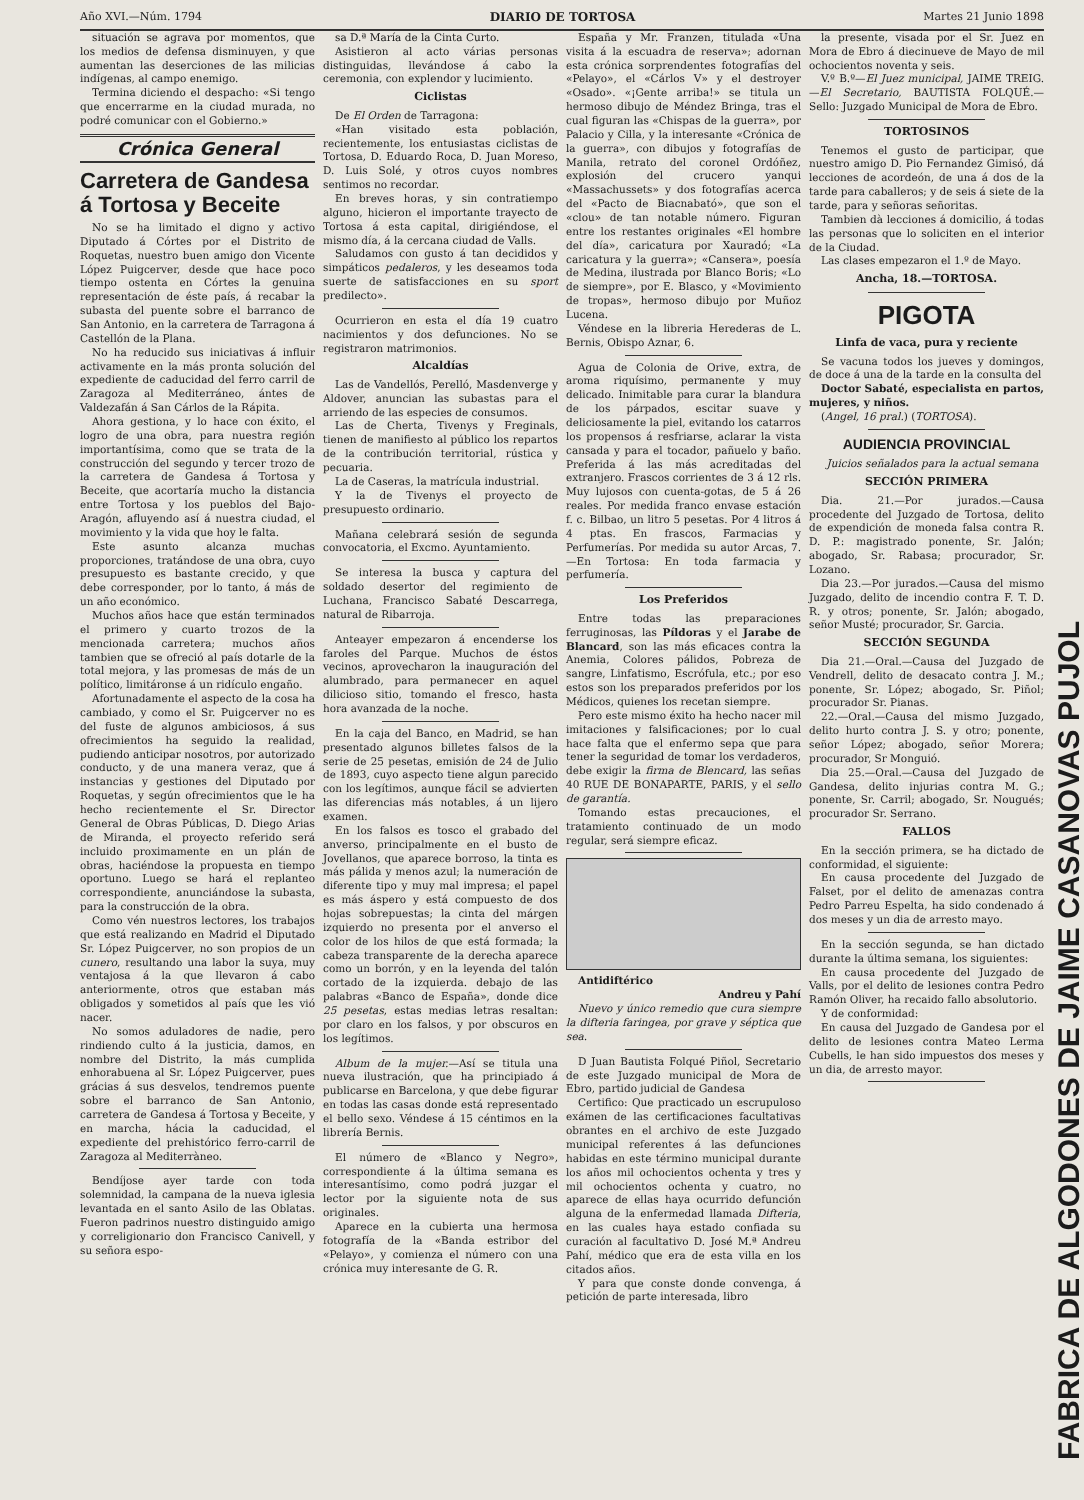Año XVI.—Núm. 1794 DIARIO DE TORTOSA Martes 21 Junio 1898
situación se agrava por momentos, que los medios de defensa disminuyen, y que aumentan las deserciones de las milicias indígenas, al campo enemigo.
Termina diciendo el despacho: «Si tengo que encerrarme en la ciudad murada, no podré comunicar con el Gobierno.»
Crónica General
Carretera de Gandesa
á Tortosa y Beceite
No se ha limitado el digno y activo Diputado á Córtes por el Distrito de Roquetas, nuestro buen amigo don Vicente López Puigcerver, desde que hace poco tiempo ostenta en Córtes la genuina representación de éste país, á recabar la subasta del puente sobre el barranco de San Antonio, en la carretera de Tarragona á Castellón de la Plana.
No ha reducido sus iniciativas á influir activamente en la más pronta solución del expediente de caducidad del ferro carril de Zaragoza al Mediterráneo, ántes de Valdezafán á San Cárlos de la Rápita.
Ahora gestiona, y lo hace con éxito, el logro de una obra, para nuestra región importantísima, como que se trata de la construcción del segundo y tercer trozo de la carretera de Gandesa á Tortosa y Beceite, que acortaría mucho la distancia entre Tortosa y los pueblos del Bajo-Aragón, afluyendo así á nuestra ciudad, el movimiento y la vida que hoy le falta.
Este asunto alcanza muchas proporciones, tratándose de una obra, cuyo presupuesto es bastante crecido, y que debe corresponder, por lo tanto, á más de un año económico.
Muchos años hace que están terminados el primero y cuarto trozos de la mencionada carretera; muchos años tambien que se ofreció al país dotarle de la total mejora, y las promesas de más de un político, limitáronse á un ridículo engaño.
Afortunadamente el aspecto de la cosa ha cambiado, y como el Sr. Puigcerver no es del fuste de algunos ambiciosos, á sus ofrecimientos ha seguido la realidad, pudiendo anticipar nosotros, por autorizado conducto, y de una manera veraz, que á instancias y gestiones del Diputado por Roquetas, y según ofrecimientos que le ha hecho recientemente el Sr. Director General de Obras Públicas, D. Diego Arias de Miranda, el proyecto referido será incluido proximamente en un plán de obras, haciéndose la propuesta en tiempo oportuno. Luego se hará el replanteo correspondiente, anunciándose la subasta, para la construcción de la obra.
Como vén nuestros lectores, los trabajos que está realizando en Madrid el Diputado Sr. López Puigcerver, no son propios de un cunero, resultando una labor la suya, muy ventajosa á la que llevaron á cabo anteriormente, otros que estaban más obligados y sometidos al país que les vió nacer.
No somos aduladores de nadie, pero rindiendo culto á la justicia, damos, en nombre del Distrito, la más cumplida enhorabuena al Sr. López Puigcerver, pues grácias á sus desvelos, tendremos puente sobre el barranco de San Antonio, carretera de Gandesa á Tortosa y Beceite, y en marcha, hácia la caducidad, el expediente del prehistórico ferro-carril de Zaragoza al Mediterràneo.
Bendíjose ayer tarde con toda solemnidad, la campana de la nueva iglesia levantada en el santo Asilo de las Oblatas. Fueron padrinos nuestro distinguido amigo y correligionario don Francisco Canivell, y su señora espo-
sa D.ª María de la Cinta Curto.
Asistieron al acto várias personas distinguidas, llevándose á cabo la ceremonia, con explendor y lucimiento.
Ciclistas
De El Orden de Tarragona:
«Han visitado esta población, recientemente, los entusiastas ciclistas de Tortosa, D. Eduardo Roca, D. Juan Moreso, D. Luis Solé, y otros cuyos nombres sentimos no recordar.
En breves horas, y sin contratiempo alguno, hicieron el importante trayecto de Tortosa á esta capital, dirigiéndose, el mismo día, á la cercana ciudad de Valls.
Saludamos con gusto á tan decididos y simpáticos pedaleros, y les deseamos toda suerte de satisfacciones en su sport predilecto».
Ocurrieron en esta el día 19 cuatro nacimientos y dos defunciones. No se registraron matrimonios.
Alcaldías
Las de Vandellós, Perelló, Masdenverge y Aldover, anuncian las subastas para el arriendo de las especies de consumos.
Las de Cherta, Tivenys y Freginals, tienen de manifiesto al público los repartos de la contribución territorial, rústica y pecuaria.
La de Caseras, la matrícula industrial.
Y la de Tivenys el proyecto de presupuesto ordinario.
Mañana celebrará sesión de segunda convocatoria, el Excmo. Ayuntamiento.
Se interesa la busca y captura del soldado desertor del regimiento de Luchana, Francisco Sabaté Descarrega, natural de Ribarroja.
Anteayer empezaron á encenderse los faroles del Parque. Muchos de éstos vecinos, aprovecharon la inauguración del alumbrado, para permanecer en aquel dilicioso sitio, tomando el fresco, hasta hora avanzada de la noche.
En la caja del Banco, en Madrid, se han presentado algunos billetes falsos de la serie de 25 pesetas, emisión de 24 de Julio de 1893, cuyo aspecto tiene algun parecido con los legítimos, aunque fácil se advierten las diferencias más notables, á un lijero examen.
En los falsos es tosco el grabado del anverso, principalmente en el busto de Jovellanos, que aparece borroso, la tinta es más pálida y menos azul; la numeración de diferente tipo y muy mal impresa; el papel es más áspero y está compuesto de dos hojas sobrepuestas; la cinta del márgen izquierdo no presenta por el anverso el color de los hilos de que está formada; la cabeza transparente de la derecha aparece como un borrón, y en la leyenda del talón cortado de la izquierda. debajo de las palabras «Banco de España», donde dice 25 pesetas, estas medias letras resaltan: por claro en los falsos, y por obscuros en los legítimos.
Album de la mujer.—Así se titula una nueva ilustración, que ha principiado á publicarse en Barcelona, y que debe figurar en todas las casas donde está representado el bello sexo. Véndese á 15 céntimos en la librería Bernis.
El número de «Blanco y Negro», correspondiente á la última semana es interesantísimo, como podrá juzgar el lector por la siguiente nota de sus originales.
Aparece en la cubierta una hermosa fotografía de la «Banda estribor del «Pelayo», y comienza el número con una crónica muy interesante de G. R.
España y Mr. Franzen, titulada «Una visita á la escuadra de reserva»; adornan esta crónica sorprendentes fotografías del «Pelayo», el «Cárlos V» y el destroyer «Osado». «¡Gente arriba!» se titula un hermoso dibujo de Méndez Bringa, tras el cual figuran las «Chispas de la guerra», por Palacio y Cilla, y la interesante «Crónica de la guerra», con dibujos y fotografías de Manila, retrato del coronel Ordóñez, explosión del crucero yanqui «Massachussets» y dos fotografías acerca del «Pacto de Biacnabató», que son el «clou» de tan notable número. Figuran entre los restantes originales «El hombre del día», caricatura por Xauradó; «La caricatura y la guerra»; «Cansera», poesía de Medina, ilustrada por Blanco Boris; «Lo de siempre», por E. Blasco, y «Movimiento de tropas», hermoso dibujo por Muñoz Lucena.
Véndese en la libreria Herederas de L. Bernis, Obispo Aznar, 6.
Agua de Colonia de Orive, extra, de aroma riquísimo, permanente y muy delicado. Inimitable para curar la blandura de los párpados, escitar suave y deliciosamente la piel, evitando los catarros los propensos á resfriarse, aclarar la vista cansada y para el tocador, pañuelo y baño. Preferida á las más acreditadas del extranjero. Frascos corrientes de 3 á 12 rls. Muy lujosos con cuenta-gotas, de 5 á 26 reales. Por medida franco envase estación f. c. Bilbao, un litro 5 pesetas. Por 4 litros á 4 ptas. En frascos, Farmacias y Perfumerías. Por medida su autor Arcas, 7.—En Tortosa: En toda farmacia y perfumería.
Los Preferidos
Entre todas las preparaciones ferruginosas, las Píldoras y el Jarabe de Blancard, son las más eficaces contra la Anemia, Colores pálidos, Pobreza de sangre, Linfatismo, Escrófula, etc.; por eso estos son los preparados preferidos por los Médicos, quienes los recetan siempre.
Pero este mismo éxito ha hecho nacer mil imitaciones y falsificaciones; por lo cual hace falta que el enfermo sepa que para tener la seguridad de tomar los verdaderos, debe exigir la firma de Blencard, las señas 40 RUE DE BONAPARTE, PARIS, y el sello de garantía.
Tomando estas precauciones, el tratamiento continuado de un modo regular, será siempre eficaz.
Antidiftérico
Andreu y Pahí
Nuevo y único remedio que cura siempre la difteria faringea, por grave y séptica que sea.
D Juan Bautista Folqué Piñol, Secretario de este Juzgado municipal de Mora de Ebro, partido judicial de Gandesa
Certifico: Que practicado un escrupuloso exámen de las certificaciones facultativas obrantes en el archivo de este Juzgado municipal referentes á las defunciones habidas en este término municipal durante los años mil ochocientos ochenta y tres y mil ochocientos ochenta y cuatro, no aparece de ellas haya ocurrido defunción alguna de la enfermedad llamada Difteria, en las cuales haya estado confiada su curación al facultativo D. José M.ª Andreu Pahí, médico que era de esta villa en los citados años.
Y para que conste donde convenga, á petición de parte interesada, libro
la presente, visada por el Sr. Juez en Mora de Ebro á diecinueve de Mayo de mil ochocientos noventa y seis.
V.º B.º—El Juez municipal, JAIME TREIG.—El Secretario, BAUTISTA FOLQUÉ.—Sello: Juzgado Municipal de Mora de Ebro.
TORTOSINOS
Tenemos el gusto de participar, que nuestro amigo D. Pio Fernandez Gimisó, dá lecciones de acordeón, de una á dos de la tarde para caballeros; y de seis á siete de la tarde, para y señoras señoritas.
Tambien dà lecciones á domicilio, á todas las personas que lo soliciten en el interior de la Ciudad.
Las clases empezaron el 1.º de Mayo.
Ancha, 18.—TORTOSA.
PIGOTA
Linfa de vaca, pura y reciente
Se vacuna todos los jueves y domingos, de doce á una de la tarde en la consulta del
Doctor Sabaté, especialista en partos, mujeres, y niños.
(Angel, 16 pral.) (TORTOSA).
AUDIENCIA PROVINCIAL
Juicios señalados para la actual semana
SECCIÓN PRIMERA
Dia. 21.—Por jurados.—Causa procedente del Juzgado de Tortosa, delito de expendición de moneda falsa contra R. D. P.: magistrado ponente, Sr. Jalón; abogado, Sr. Rabasa; procurador, Sr. Lozano.
Dia 23.—Por jurados.—Causa del mismo Juzgado, delito de incendio contra F. T. D. R. y otros; ponente, Sr. Jalón; abogado, señor Musté; procurador, Sr. Garcia.
SECCIÓN SEGUNDA
Dia 21.—Oral.—Causa del Juzgado de Vendrell, delito de desacato contra J. M.; ponente, Sr. López; abogado, Sr. Piñol; procurador Sr. Pianas.
22.—Oral.—Causa del mismo Juzgado, delito hurto contra J. S. y otro; ponente, señor López; abogado, señor Morera; procurador, Sr Monguió.
Dia 25.—Oral.—Causa del Juzgado de Gandesa, delito injurias contra M. G.; ponente, Sr. Carril; abogado, Sr. Nougués; procurador Sr. Serrano.
FALLOS
En la sección primera, se ha dictado de conformidad, el siguiente:
En causa procedente del Juzgado de Falset, por el delito de amenazas contra Pedro Parreu Espelta, ha sido condenado á dos meses y un dia de arresto mayo.
En la sección segunda, se han dictado durante la última semana, los siguientes:
En causa procedente del Juzgado de Valls, por el delito de lesiones contra Pedro Ramón Oliver, ha recaido fallo absolutorio.
Y de conformidad:
En causa del Juzgado de Gandesa por el delito de lesiones contra Mateo Lerma Cubells, le han sido impuestos dos meses y un dia, de arresto mayor.
FABRICA DE ALGODONES DE JAIME CASANOVAS PUJOL